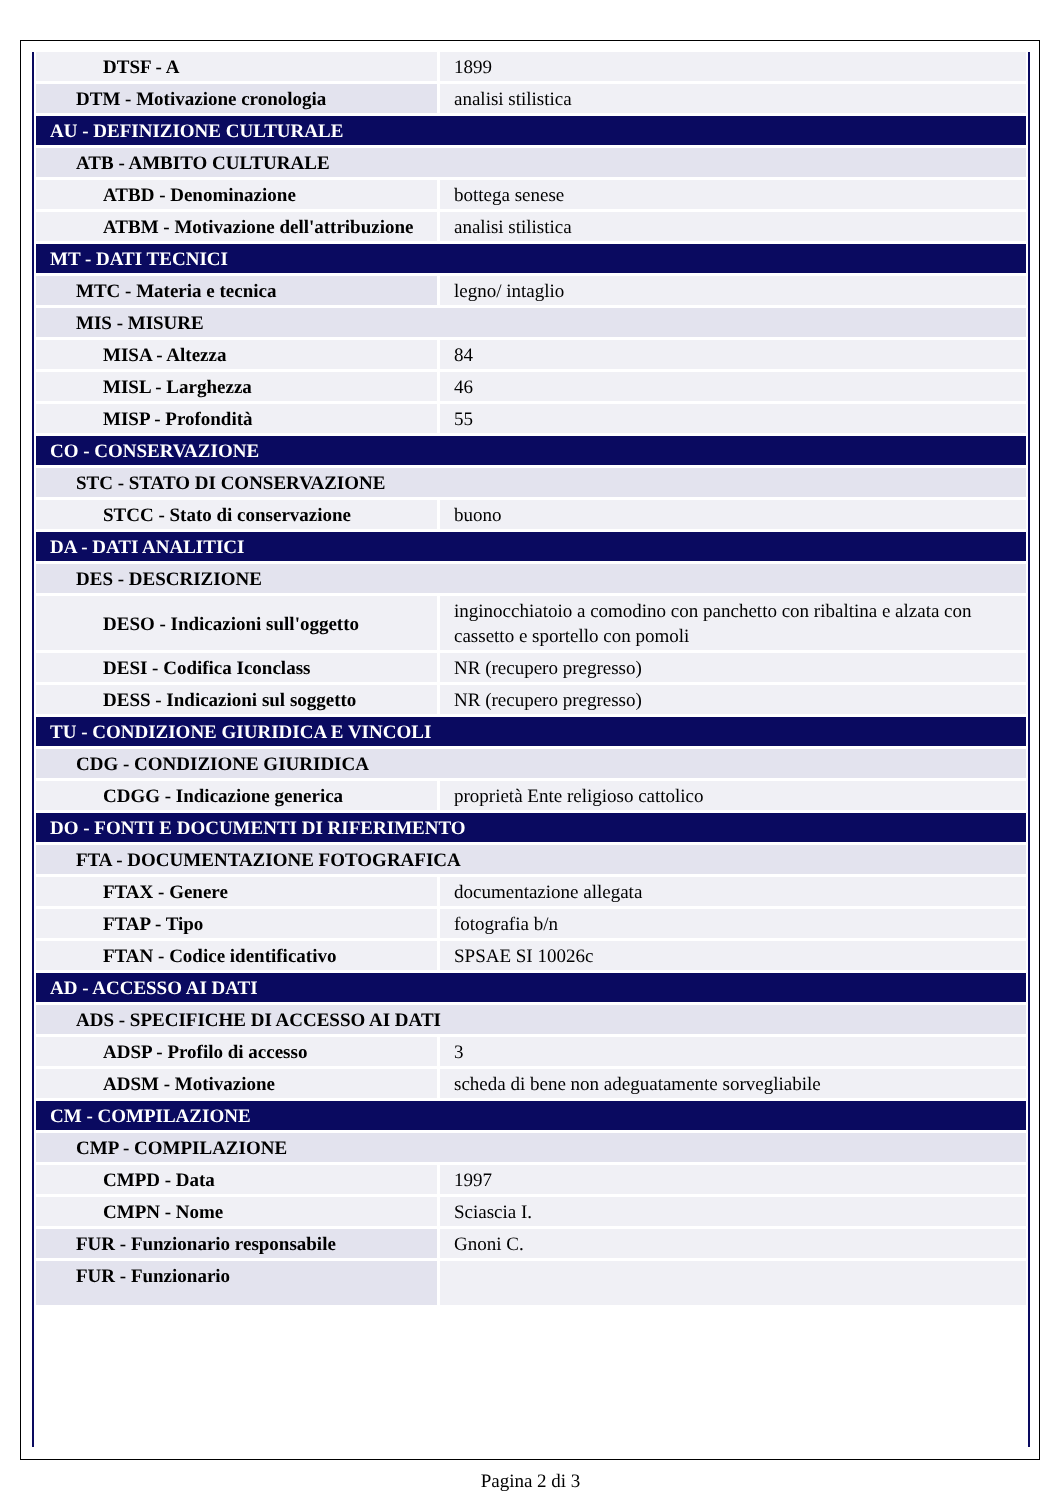| DTSF - A | 1899 |
| DTM - Motivazione cronologia | analisi stilistica |
| AU - DEFINIZIONE CULTURALE | |
| ATB - AMBITO CULTURALE | |
| ATBD - Denominazione | bottega senese |
| ATBM - Motivazione dell'attribuzione | analisi stilistica |
| MT - DATI TECNICI | |
| MTC - Materia e tecnica | legno/ intaglio |
| MIS - MISURE | |
| MISA - Altezza | 84 |
| MISL - Larghezza | 46 |
| MISP - Profondità | 55 |
| CO - CONSERVAZIONE | |
| STC - STATO DI CONSERVAZIONE | |
| STCC - Stato di conservazione | buono |
| DA - DATI ANALITICI | |
| DES - DESCRIZIONE | |
| DESO - Indicazioni sull'oggetto | inginocchiatoio a comodino con panchetto con ribaltina e alzata con cassetto e sportello con pomoli |
| DESI - Codifica Iconclass | NR (recupero pregresso) |
| DESS - Indicazioni sul soggetto | NR (recupero pregresso) |
| TU - CONDIZIONE GIURIDICA E VINCOLI | |
| CDG - CONDIZIONE GIURIDICA | |
| CDGG - Indicazione generica | proprietà Ente religioso cattolico |
| DO - FONTI E DOCUMENTI DI RIFERIMENTO | |
| FTA - DOCUMENTAZIONE FOTOGRAFICA | |
| FTAX - Genere | documentazione allegata |
| FTAP - Tipo | fotografia b/n |
| FTAN - Codice identificativo | SPSAE SI 10026c |
| AD - ACCESSO AI DATI | |
| ADS - SPECIFICHE DI ACCESSO AI DATI | |
| ADSP - Profilo di accesso | 3 |
| ADSM - Motivazione | scheda di bene non adeguatamente sorvegliabile |
| CM - COMPILAZIONE | |
| CMP - COMPILAZIONE | |
| CMPD - Data | 1997 |
| CMPN - Nome | Sciascia I. |
| FUR - Funzionario responsabile | Gnoni C. |
| FUR - Funzionario | |
Pagina 2 di 3